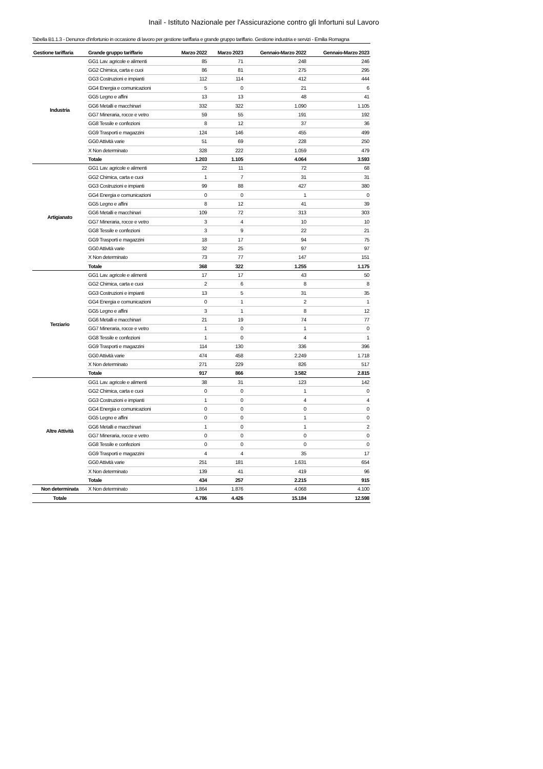Inail - Istituto Nazionale per l'Assicurazione contro gli Infortuni sul Lavoro
Tabella B1.1.3 - Denunce d'infortunio in occasione di lavoro per gestione tariffaria e grande gruppo tariffario. Gestione industria e servizi - Emilia Romagna
| Gestione tariffaria | Grande gruppo tariffario | Marzo 2022 | Marzo 2023 | Gennaio-Marzo 2022 | Gennaio-Marzo 2023 |
| --- | --- | --- | --- | --- | --- |
| Industria | GG1 Lav. agricole e alimenti | 85 | 71 | 248 | 246 |
| | GG2 Chimica, carta e cuoi | 86 | 81 | 275 | 295 |
| | GG3 Costruzioni e impianti | 112 | 114 | 412 | 444 |
| | GG4 Energia e comunicazioni | 5 | 0 | 21 | 6 |
| | GG5 Legno e affini | 13 | 13 | 48 | 41 |
| | GG6 Metalli e macchinari | 332 | 322 | 1.090 | 1.105 |
| | GG7 Mineraria, rocce e vetro | 59 | 55 | 191 | 192 |
| | GG8 Tessile e confezioni | 8 | 12 | 37 | 36 |
| | GG9 Trasporti e magazzini | 124 | 146 | 455 | 499 |
| | GG0 Attività varie | 51 | 69 | 228 | 250 |
| | X Non determinato | 328 | 222 | 1.059 | 479 |
| | Totale | 1.203 | 1.105 | 4.064 | 3.593 |
| Artigianato | GG1 Lav. agricole e alimenti | 22 | 11 | 72 | 68 |
| | GG2 Chimica, carta e cuoi | 1 | 7 | 31 | 31 |
| | GG3 Costruzioni e impianti | 99 | 88 | 427 | 380 |
| | GG4 Energia e comunicazioni | 0 | 0 | 1 | 0 |
| | GG5 Legno e affini | 8 | 12 | 41 | 39 |
| | GG6 Metalli e macchinari | 109 | 72 | 313 | 303 |
| | GG7 Mineraria, rocce e vetro | 3 | 4 | 10 | 10 |
| | GG8 Tessile e confezioni | 3 | 9 | 22 | 21 |
| | GG9 Trasporti e magazzini | 18 | 17 | 94 | 75 |
| | GG0 Attività varie | 32 | 25 | 97 | 97 |
| | X Non determinato | 73 | 77 | 147 | 151 |
| | Totale | 368 | 322 | 1.255 | 1.175 |
| Terziario | GG1 Lav. agricole e alimenti | 17 | 17 | 43 | 50 |
| | GG2 Chimica, carta e cuoi | 2 | 6 | 8 | 8 |
| | GG3 Costruzioni e impianti | 13 | 5 | 31 | 35 |
| | GG4 Energia e comunicazioni | 0 | 1 | 2 | 1 |
| | GG5 Legno e affini | 3 | 1 | 8 | 12 |
| | GG6 Metalli e macchinari | 21 | 19 | 74 | 77 |
| | GG7 Mineraria, rocce e vetro | 1 | 0 | 1 | 0 |
| | GG8 Tessile e confezioni | 1 | 0 | 4 | 1 |
| | GG9 Trasporti e magazzini | 114 | 130 | 336 | 396 |
| | GG0 Attività varie | 474 | 458 | 2.249 | 1.718 |
| | X Non determinato | 271 | 229 | 826 | 517 |
| | Totale | 917 | 866 | 3.582 | 2.815 |
| Altre Attività | GG1 Lav. agricole e alimenti | 38 | 31 | 123 | 142 |
| | GG2 Chimica, carta e cuoi | 0 | 0 | 1 | 0 |
| | GG3 Costruzioni e impianti | 1 | 0 | 4 | 4 |
| | GG4 Energia e comunicazioni | 0 | 0 | 0 | 0 |
| | GG5 Legno e affini | 0 | 0 | 1 | 0 |
| | GG6 Metalli e macchinari | 1 | 0 | 1 | 2 |
| | GG7 Mineraria, rocce e vetro | 0 | 0 | 0 | 0 |
| | GG8 Tessile e confezioni | 0 | 0 | 0 | 0 |
| | GG9 Trasporti e magazzini | 4 | 4 | 35 | 17 |
| | GG0 Attività varie | 251 | 181 | 1.631 | 654 |
| | X Non determinato | 139 | 41 | 419 | 96 |
| | Totale | 434 | 257 | 2.215 | 915 |
| Non determinata | X Non determinato | 1.864 | 1.876 | 4.068 | 4.100 |
| Totale | | 4.786 | 4.426 | 15.184 | 12.598 |